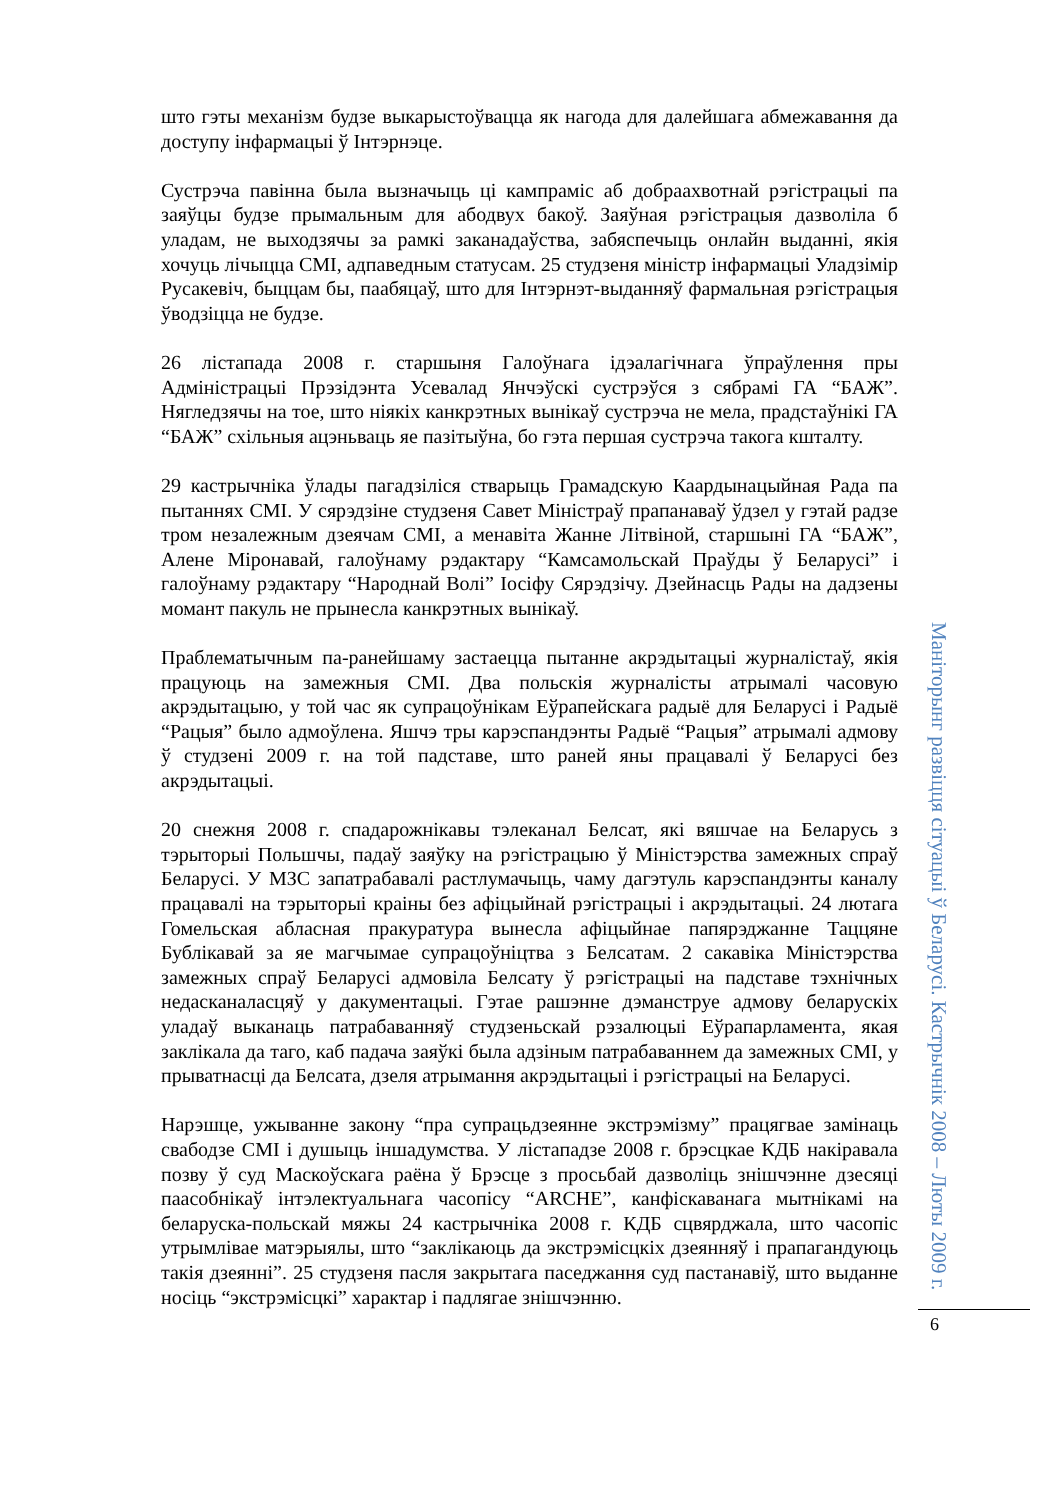што гэты механізм будзе выкарыстоўвацца як нагода для далейшага абмежавання да доступу інфармацыі ў Інтэрнэце.
Сустрэча павінна была вызначыць ці кампраміс аб добраахвотнай рэгістрацыі па заяўцы будзе прымальным для абодвух бакоў. Заяўная рэгістрацыя дазволіла б уладам, не выходзячы за рамкі заканадаўства, забяспечыць онлайн выданні, якія хочуць лічыцца СМІ, адпаведным статусам. 25 студзеня міністр інфармацыі Уладзімір Русакевіч, быццам бы, паабяцаў, што для Інтэрнэт-выданняў фармальная рэгістрацыя ўводзіцца не будзе.
26 лістапада 2008 г. старшыня Галоўнага ідэалагічнага ўпраўлення пры Адміністрацыі Прэзідэнта Усевалад Янчэўскі сустрэўся з сябрамі ГА “БАЖ”. Нягледзячы на тое, што ніякіх канкрэтных вынікаў сустрэча не мела, прадстаўнікі ГА “БАЖ” схільныя ацэньваць яе пазітыўна, бо гэта першая сустрэча такога кшталту.
29 кастрычніка ўлады пагадзіліся стварыць Грамадскую Каардынацыйная Рада па пытаннях СМІ. У сярэдзіне студзеня Савет Міністраў прапанаваў ўдзел у гэтай радзе тром незалежным дзеячам СМІ, а менавіта Жанне Літвіной, старшыні ГА “БАЖ”, Алене Міронавай, галоўнаму рэдактару “Камсамольскай Праўды ў Беларусі” і галоўнаму рэдактару “Народнай Волі” Іосіфу Сярэдзічу. Дзейнасць Рады на дадзены момант пакуль не прынесла канкрэтных вынікаў.
Праблематычным па-ранейшаму застаецца пытанне акрэдытацыі журналістаў, якія працуюць на замежныя СМІ. Два польскія журналісты атрымалі часовую акрэдытацыю, у той час як супрацоўнікам Еўрапейскага радыё для Беларусі і Радыё “Рацыя” было адмоўлена. Яшчэ тры карэспандэнты Радыё “Рацыя” атрымалі адмову ў студзені 2009 г. на той падставе, што раней яны працавалі ў Беларусі без акрэдытацыі.
20 снежня 2008 г. спадарожнікавы тэлеканал Белсат, які вяшчае на Беларусь з тэрыторыі Польшчы, падаў заяўку на рэгістрацыю ў Міністэрства замежных спраў Беларусі. У МЗС запатрабавалі растлумачыць, чаму дагэтуль карэспандэнты каналу працавалі на тэрыторыі краіны без афіцыйнай рэгістрацыі і акрэдытацыі. 24 лютага Гомельская абласная пракуратура вынесла афіцыйнае папярэджанне Таццяне Бублікавай за яе магчымае супрацоўніцтва з Белсатам. 2 сакавіка Міністэрства замежных спраў Беларусі адмовіла Белсату ў рэгістрацыі на падставе тэхнічных недасканаласцяў у дакументацыі. Гэтае рашэнне дэманструе адмову беларускіх уладаў выканаць патрабаванняў студзеньскай рэзалюцыі Еўрапарламента, якая заклікала да таго, каб падача заяўкі была адзіным патрабаваннем да замежных СМІ, у прыватнасці да Белсата, дзеля атрымання акрэдытацыі і рэгістрацыі на Беларусі.
Нарэшце, ужыванне закону “пра супрацьдзеянне экстрэмізму” працягвае замінаць свабодзе СМІ і душыць іншадумства. У лістападзе 2008 г. брэсцкае КДБ накіравала позву ў суд Маскоўскага раёна ў Брэсце з просьбай дазволіць знішчэнне дзесяці паасобнікаў інтэлектуальнага часопісу “ARCHE”, канфіскаванага мытнікамі на беларуска-польскай мяжы 24 кастрычніка 2008 г. КДБ сцвярджала, што часопіс утрымлівае матэрыялы, што “заклікаюць да экстрэмісцкіх дзеянняў і прапагандуюць такія дзеянні”. 25 студзеня пасля закрытага паседжання суд пастанавіў, што выданне носіць “экстрэмісцкі” характар і падлягае знішчэнню.
Маніторынг развіцця сітуацыі ў Беларусі. Кастрычнік 2008 – Люты 2009 г.
6